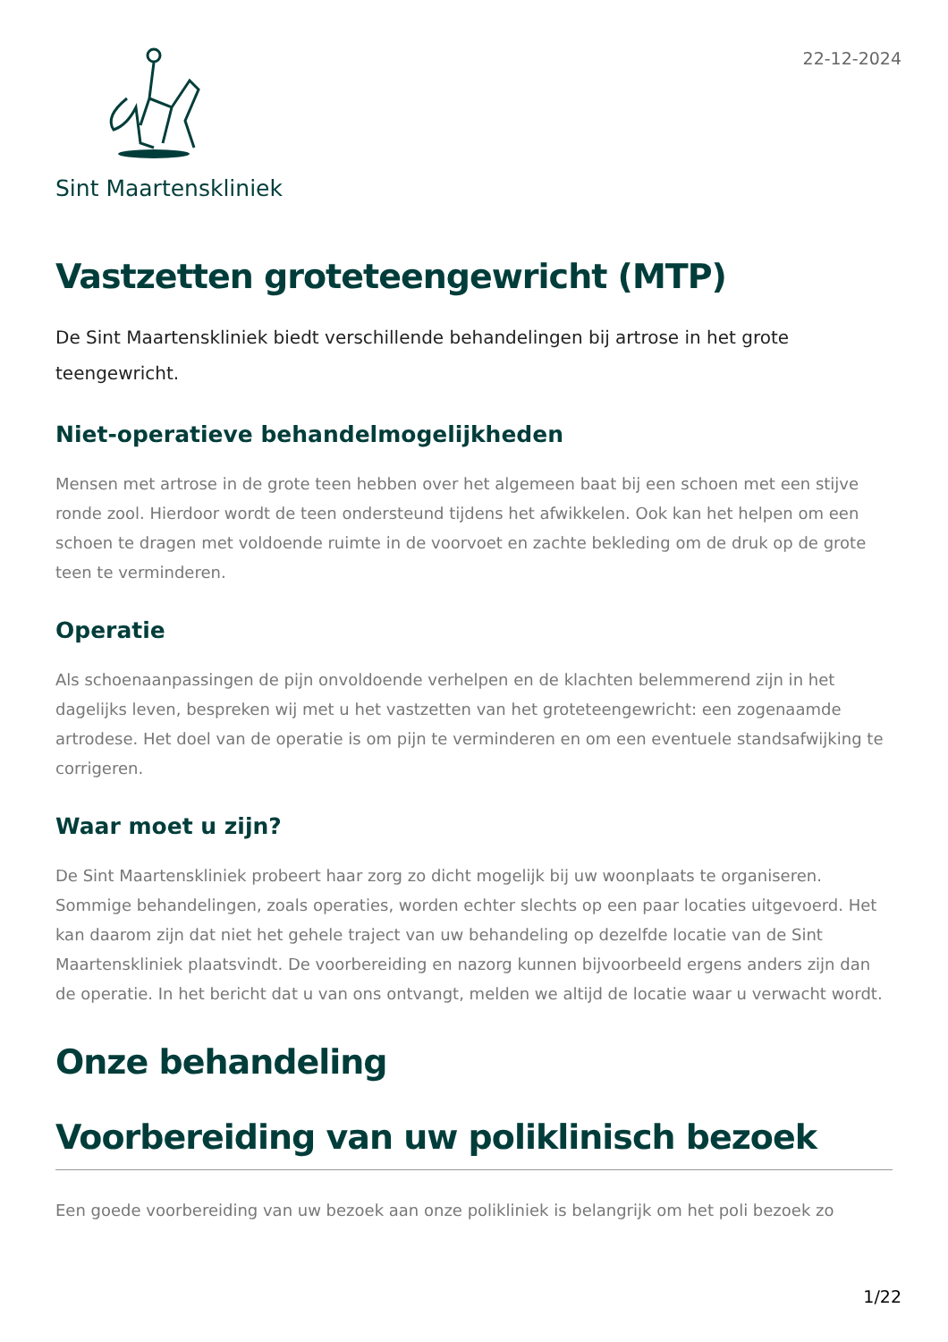22-12-2024
Sint Maartenskliniek
Vastzetten groteteengewricht (MTP)
De Sint Maartenskliniek biedt verschillende behandelingen bij artrose in het grote teengewricht.
Niet-operatieve behandelmogelijkheden
Mensen met artrose in de grote teen hebben over het algemeen baat bij een schoen met een stijve ronde zool. Hierdoor wordt de teen ondersteund tijdens het afwikkelen. Ook kan het helpen om een schoen te dragen met voldoende ruimte in de voorvoet en zachte bekleding om de druk op de grote teen te verminderen.
Operatie
Als schoenaanpassingen de pijn onvoldoende verhelpen en de klachten belemmerend zijn in het dagelijks leven, bespreken wij met u het vastzetten van het groteteengewricht: een zogenaamde artrodese. Het doel van de operatie is om pijn te verminderen en om een eventuele standsafwijking te corrigeren.
Waar moet u zijn?
De Sint Maartenskliniek probeert haar zorg zo dicht mogelijk bij uw woonplaats te organiseren. Sommige behandelingen, zoals operaties, worden echter slechts op een paar locaties uitgevoerd. Het kan daarom zijn dat niet het gehele traject van uw behandeling op dezelfde locatie van de Sint Maartenskliniek plaatsvindt. De voorbereiding en nazorg kunnen bijvoorbeeld ergens anders zijn dan de operatie. In het bericht dat u van ons ontvangt, melden we altijd de locatie waar u verwacht wordt.
Onze behandeling
Voorbereiding van uw poliklinisch bezoek
Een goede voorbereiding van uw bezoek aan onze polikliniek is belangrijk om het poli bezoek zo
1/22